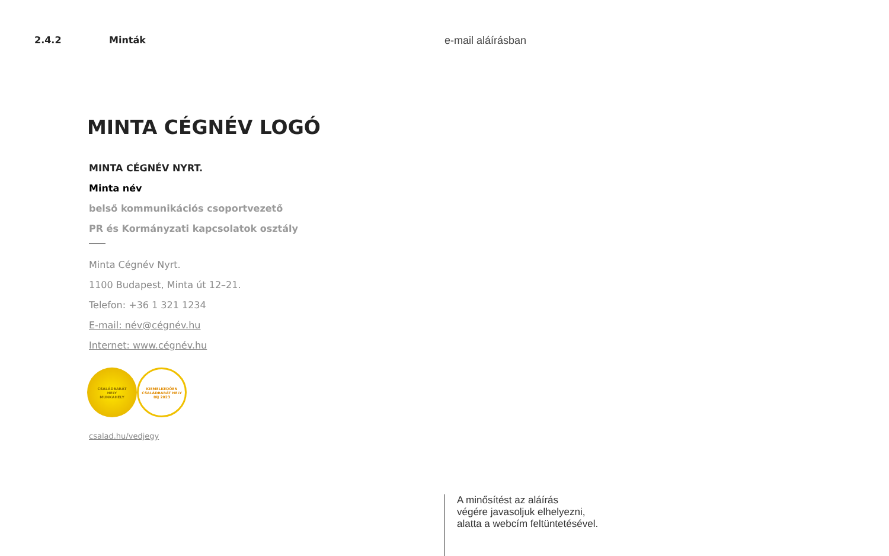2.4.2 Minták e-mail aláírásban
MINTA CÉGNÉV LOGÓ
MINTA CÉGNÉV NYRT.
Minta név
belső kommunikációs csoportvezető
PR és Kormányzati kapcsolatok osztály
Minta Cégnév Nyrt.
1100 Budapest, Minta út 12–21.
Telefon: +36 1 321 1234
E-mail: név@cégnév.hu
Internet: www.cégnév.hu
CSALÁDBARÁT
HELY
MUNKAHELY
KIEMELKEDŐEN
CSALÁDBARÁT HELY
DÍJ 2023
csalad.hu/vedjegy
A minősítést az aláírás
végére javasoljuk elhelyezni,
alatta a webcím feltüntetésével.